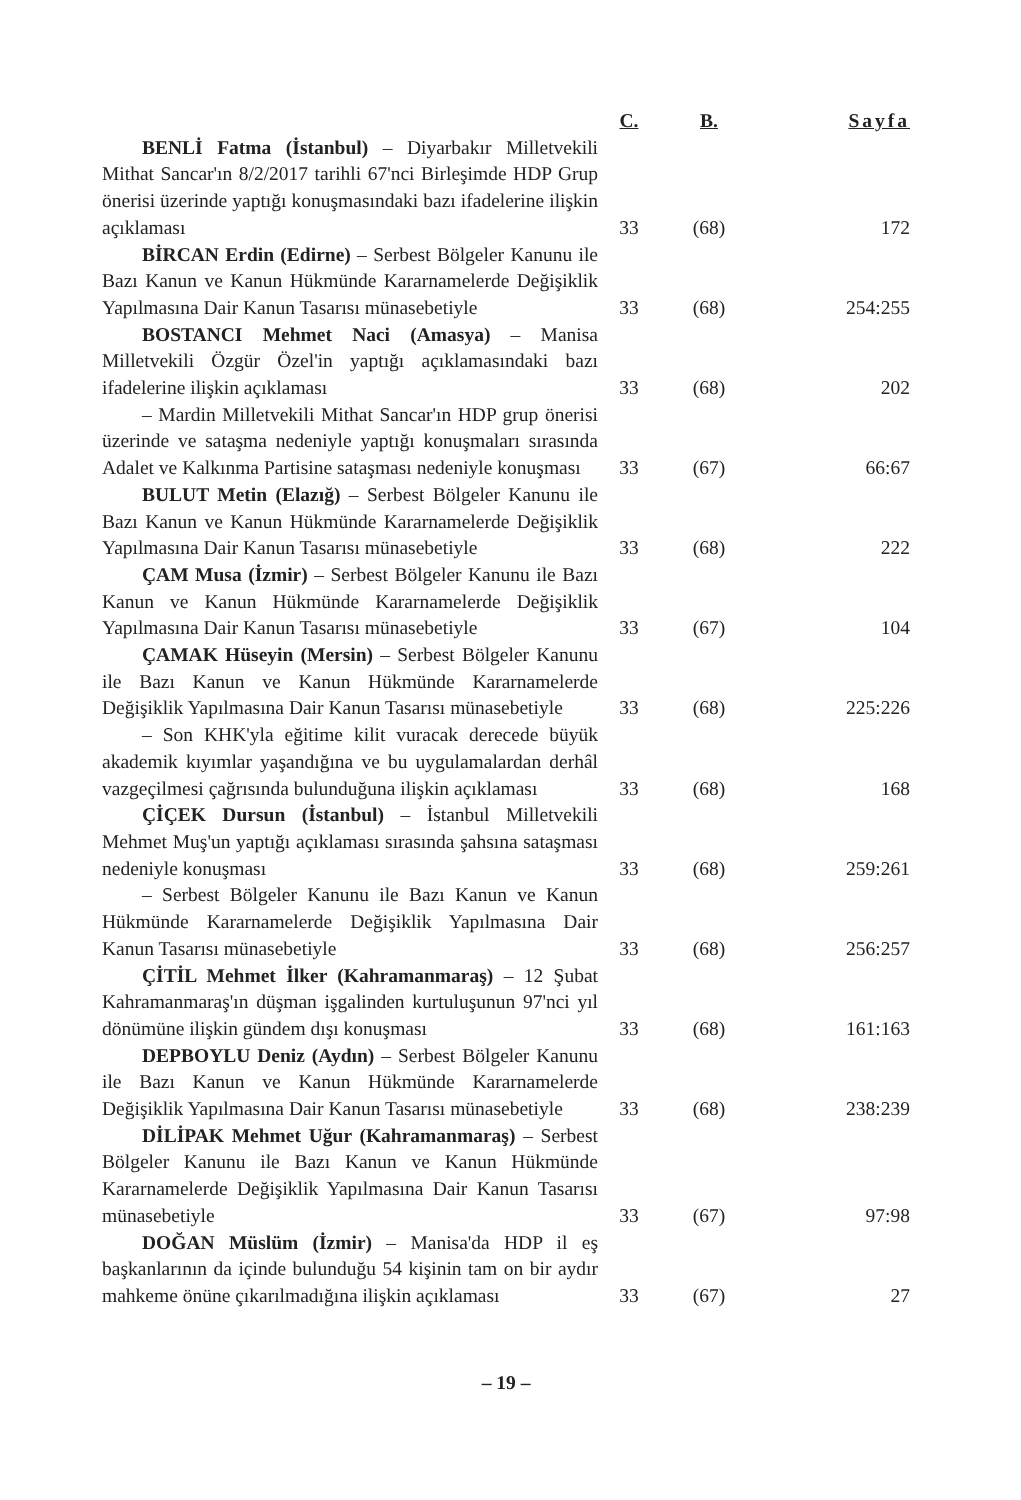| | C. | B. | Sayfa |
| --- | --- | --- | --- |
| BENLİ Fatma (İstanbul) – Diyarbakır Milletvekili Mithat Sancar'ın 8/2/2017 tarihli 67'nci Birleşimde HDP Grup önerisi üzerinde yaptığı konuşmasındaki bazı ifadelerine ilişkin açıklaması | 33 | (68) | 172 |
| BİRCAN Erdin (Edirne) – Serbest Bölgeler Kanunu ile Bazı Kanun ve Kanun Hükmünde Kararnamelerde Değişiklik Yapılmasına Dair Kanun Tasarısı münasebetiyle | 33 | (68) | 254:255 |
| BOSTANCI Mehmet Naci (Amasya) – Manisa Milletvekili Özgür Özel'in yaptığı açıklamasındaki bazı ifadelerine ilişkin açıklaması | 33 | (68) | 202 |
| – Mardin Milletvekili Mithat Sancar'ın HDP grup önerisi üzerinde ve sataşma nedeniyle yaptığı konuşmaları sırasında Adalet ve Kalkınma Partisine sataşması nedeniyle konuşması | 33 | (67) | 66:67 |
| BULUT Metin (Elazığ) – Serbest Bölgeler Kanunu ile Bazı Kanun ve Kanun Hükmünde Kararnamelerde Değişiklik Yapılmasına Dair Kanun Tasarısı münasebetiyle | 33 | (68) | 222 |
| ÇAM Musa (İzmir) – Serbest Bölgeler Kanunu ile Bazı Kanun ve Kanun Hükmünde Kararnamelerde Değişiklik Yapılmasına Dair Kanun Tasarısı münasebetiyle | 33 | (67) | 104 |
| ÇAMAK Hüseyin (Mersin) – Serbest Bölgeler Kanunu ile Bazı Kanun ve Kanun Hükmünde Kararnamelerde Değişiklik Yapılmasına Dair Kanun Tasarısı münasebetiyle | 33 | (68) | 225:226 |
| – Son KHK'yla eğitime kilit vuracak derecede büyük akademik kıyımlar yaşandığına ve bu uygulamalardan derhâl vazgeçilmesi çağrısında bulunduğuna ilişkin açıklaması | 33 | (68) | 168 |
| ÇİÇEK Dursun (İstanbul) – İstanbul Milletvekili Mehmet Muş'un yaptığı açıklaması sırasında şahsına sataşması nedeniyle konuşması | 33 | (68) | 259:261 |
| – Serbest Bölgeler Kanunu ile Bazı Kanun ve Kanun Hükmünde Kararnamelerde Değişiklik Yapılmasına Dair Kanun Tasarısı münasebetiyle | 33 | (68) | 256:257 |
| ÇİTİL Mehmet İlker (Kahramanmaraş) – 12 Şubat Kahramanmaraş'ın düşman işgalinden kurtuluşunun 97'nci yıl dönümüne ilişkin gündem dışı konuşması | 33 | (68) | 161:163 |
| DEPBOYLU Deniz (Aydın) – Serbest Bölgeler Kanunu ile Bazı Kanun ve Kanun Hükmünde Kararnamelerde Değişiklik Yapılmasına Dair Kanun Tasarısı münasebetiyle | 33 | (68) | 238:239 |
| DİLİPAK Mehmet Uğur (Kahramanmaraş) – Serbest Bölgeler Kanunu ile Bazı Kanun ve Kanun Hükmünde Kararnamelerde Değişiklik Yapılmasına Dair Kanun Tasarısı münasebetiyle | 33 | (67) | 97:98 |
| DOĞAN Müslüm (İzmir) – Manisa'da HDP il eş başkanlarının da içinde bulunduğu 54 kişinin tam on bir aydır mahkeme önüne çıkarılmadığına ilişkin açıklaması | 33 | (67) | 27 |
– 19 –